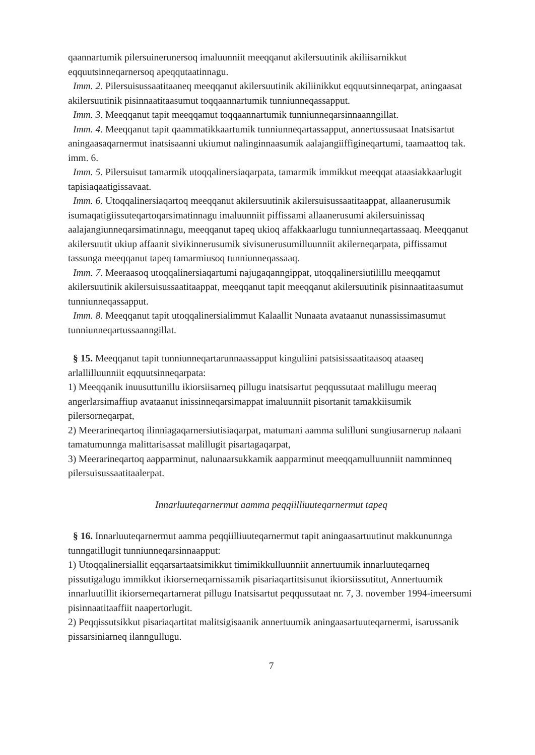qaannartumik pilersuinerunersoq imaluunniit meeqqanut akilersuutinik akiliisarnikkut eqquutsinneqarnersoq apeqqutaatinnagu.
Imm. 2. Pilersuisussaatitaaneq meeqqanut akilersuutinik akiliinikkut eqquutsinneqarpat, aningaasat akilersuutinik pisinnaatitaasumut toqqaannartumik tunniunneqassapput.
Imm. 3. Meeqqanut tapit meeqqamut toqqaannartumik tunniunneqarsinnaanngillat.
Imm. 4. Meeqqanut tapit qaammatikkaartumik tunniunneqartassapput, annertussusaat Inatsisartut aningaasaqarnermut inatsisaanni ukiumut nalinginnaasumik aalajangiiffigineqartumi, taamaattoq tak. imm. 6.
Imm. 5. Pilersuisut tamarmik utoqqalinersiaqarpata, tamarmik immikkut meeqqat ataasiakkaarlugit tapisiaqaatigissavaat.
Imm. 6. Utoqqalinersiaqartoq meeqqanut akilersuutinik akilersuisussaatitaappat, allaanerusumik isumaqatigiissuteqartoqarsimatinnagu imaluunniit piffissami allaanerusumi akilersuinissaq aalajangiunneqarsimatinnagu, meeqqanut tapeq ukioq affakkaarlugu tunniunneqartassaaq. Meeqqanut akilersuutit ukiup affaanit sivikinnerusumik sivisunerusumilluunniit akilerneqarpata, piffissamut tassunga meeqqanut tapeq tamarmiusoq tunniunneqassaaq.
Imm. 7. Meeraasoq utoqqalinersiaqartumi najugaqanngippat, utoqqalinersiutilillu meeqqamut akilersuutinik akilersuisussaatitaappat, meeqqanut tapit meeqqanut akilersuutinik pisinnaatitaasumut tunniunneqassapput.
Imm. 8. Meeqqanut tapit utoqqalinersialimmut Kalaallit Nunaata avataanut nunassissimasumut tunniunneqartussaanngillat.
§ 15. Meeqqanut tapit tunniunneqartarunnaassapput kinguliini patsisissaatitaasoq ataaseq arlallilluunniit eqquutsinneqarpata:
1) Meeqqanik inuusuttunillu ikiorsiisarneq pillugu inatsisartut peqqussutaat malillugu meeraq angerlarsimaffiup avataanut inissinneqarsimappat imaluunniit pisortanit tamakkiisumik pilersorneqarpat,
2) Meerarineqartoq ilinniagaqarnersiutisiaqarpat, matumani aamma sulilluni sungiusarnerup nalaani tamatumunnga malittarisassat malillugit pisartagaqarpat,
3) Meerarineqartoq aapparminut, nalunaarsukkamik aapparminut meeqqamulluunniit namminneq pilersuisussaatitaalerpat.
Innarluuteqarnermut aamma peqqiilliuuteqarnermut tapeq
§ 16. Innarluuteqarnermut aamma peqqiilliuuteqarnermut tapit aningaasartuutinut makkununnga tunngatillugit tunniunneqarsinnaapput:
1) Utoqqalinersiallit eqqarsartaatsimikkut timimikkulluunniit annertuumik innarluuteqarneq pissutigalugu immikkut ikiorserneqarnissamik pisariaqartitsisunut ikiorsiissutitut, Annertuumik innarluutillit ikiorserneqartarnerat pillugu Inatsisartut peqqussutaat nr. 7, 3. november 1994-imeersumi pisinnaatitaaffiit naapertorlugit.
2) Peqqissutsikkut pisariaqartitat malitsigisaanik annertuumik aningaasartuuteqarnermi, isarussanik pissarsiniarneq ilanngullugu.
7